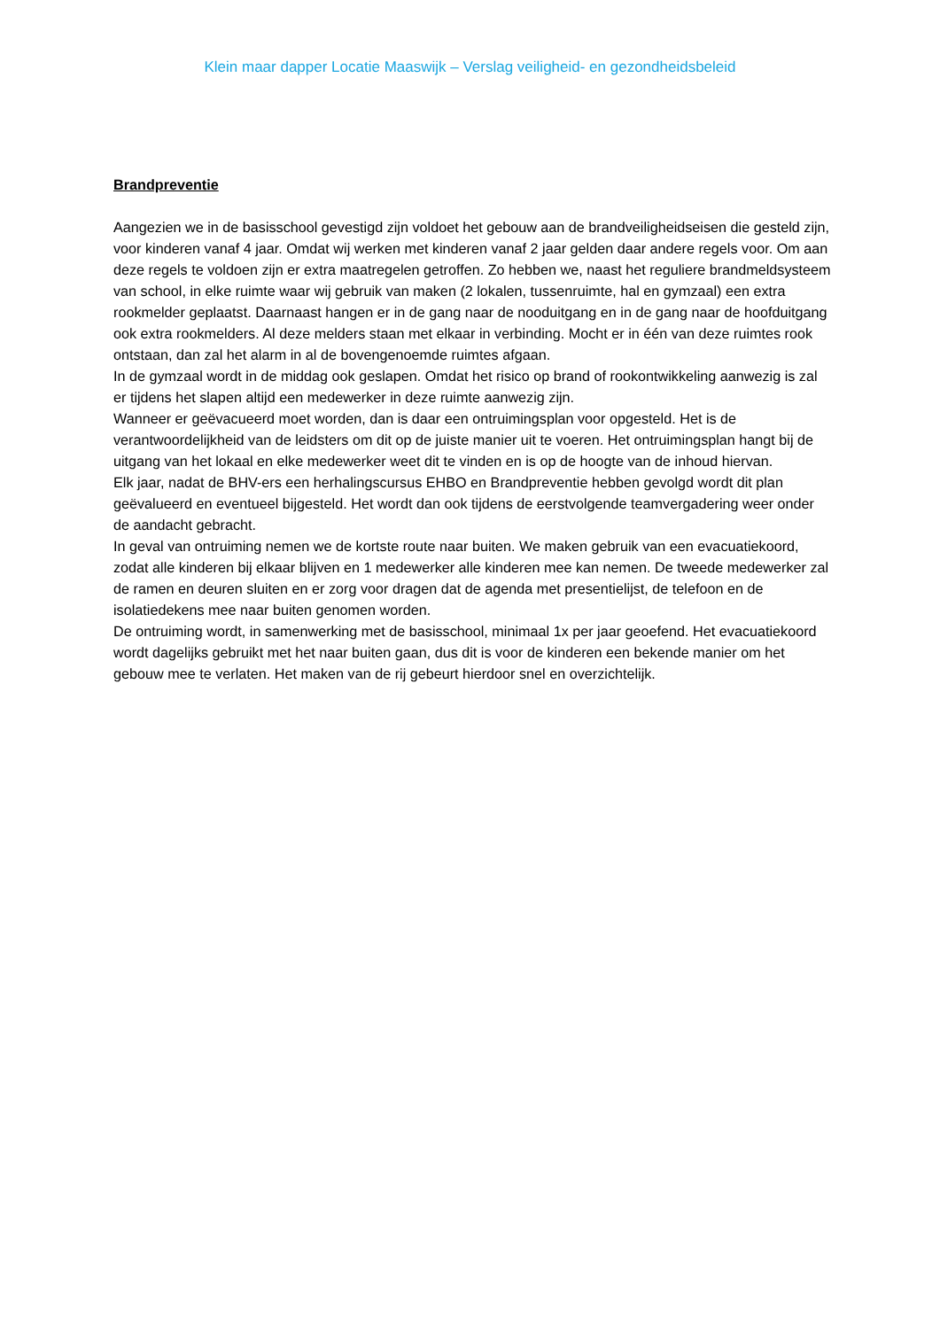Klein maar dapper Locatie Maaswijk – Verslag veiligheid- en gezondheidsbeleid
Brandpreventie
Aangezien we in de basisschool gevestigd zijn voldoet het gebouw aan de brandveiligheidseisen die gesteld zijn, voor kinderen vanaf 4 jaar. Omdat wij werken met kinderen vanaf 2 jaar gelden daar andere regels voor. Om aan deze regels te voldoen zijn er extra maatregelen getroffen. Zo hebben we, naast het reguliere brandmeldsysteem van school, in elke ruimte waar wij gebruik van maken (2 lokalen, tussenruimte, hal en gymzaal) een extra rookmelder geplaatst. Daarnaast hangen er in de gang naar de nooduitgang en in de gang naar de hoofduitgang ook extra rookmelders. Al deze melders staan met elkaar in verbinding. Mocht er in één van deze ruimtes rook ontstaan, dan zal het alarm in al de bovengenoemde ruimtes afgaan.
In de gymzaal wordt in de middag ook geslapen. Omdat het risico op brand of rookontwikkeling aanwezig is zal er tijdens het slapen altijd een medewerker in deze ruimte aanwezig zijn.
Wanneer er geëvacueerd moet worden, dan is daar een ontruimingsplan voor opgesteld. Het is de verantwoordelijkheid van de leidsters om dit op de juiste manier uit te voeren. Het ontruimingsplan hangt bij de uitgang van het lokaal en elke medewerker weet dit te vinden en is op de hoogte van de inhoud hiervan.
Elk jaar, nadat de BHV-ers een herhalingscursus EHBO en Brandpreventie hebben gevolgd wordt dit plan geëvalueerd en eventueel bijgesteld. Het wordt dan ook tijdens de eerstvolgende teamvergadering weer onder de aandacht gebracht.
In geval van ontruiming nemen we de kortste route naar buiten. We maken gebruik van een evacuatiekoord, zodat alle kinderen bij elkaar blijven en 1 medewerker alle kinderen mee kan nemen. De tweede medewerker zal de ramen en deuren sluiten en er zorg voor dragen dat de agenda met presentielijst, de telefoon en de isolatiedekens mee naar buiten genomen worden.
De ontruiming wordt, in samenwerking met de basisschool, minimaal 1x per jaar geoefend. Het evacuatiekoord wordt dagelijks gebruikt met het naar buiten gaan, dus dit is voor de kinderen een bekende manier om het gebouw mee te verlaten. Het maken van de rij gebeurt hierdoor snel en overzichtelijk.